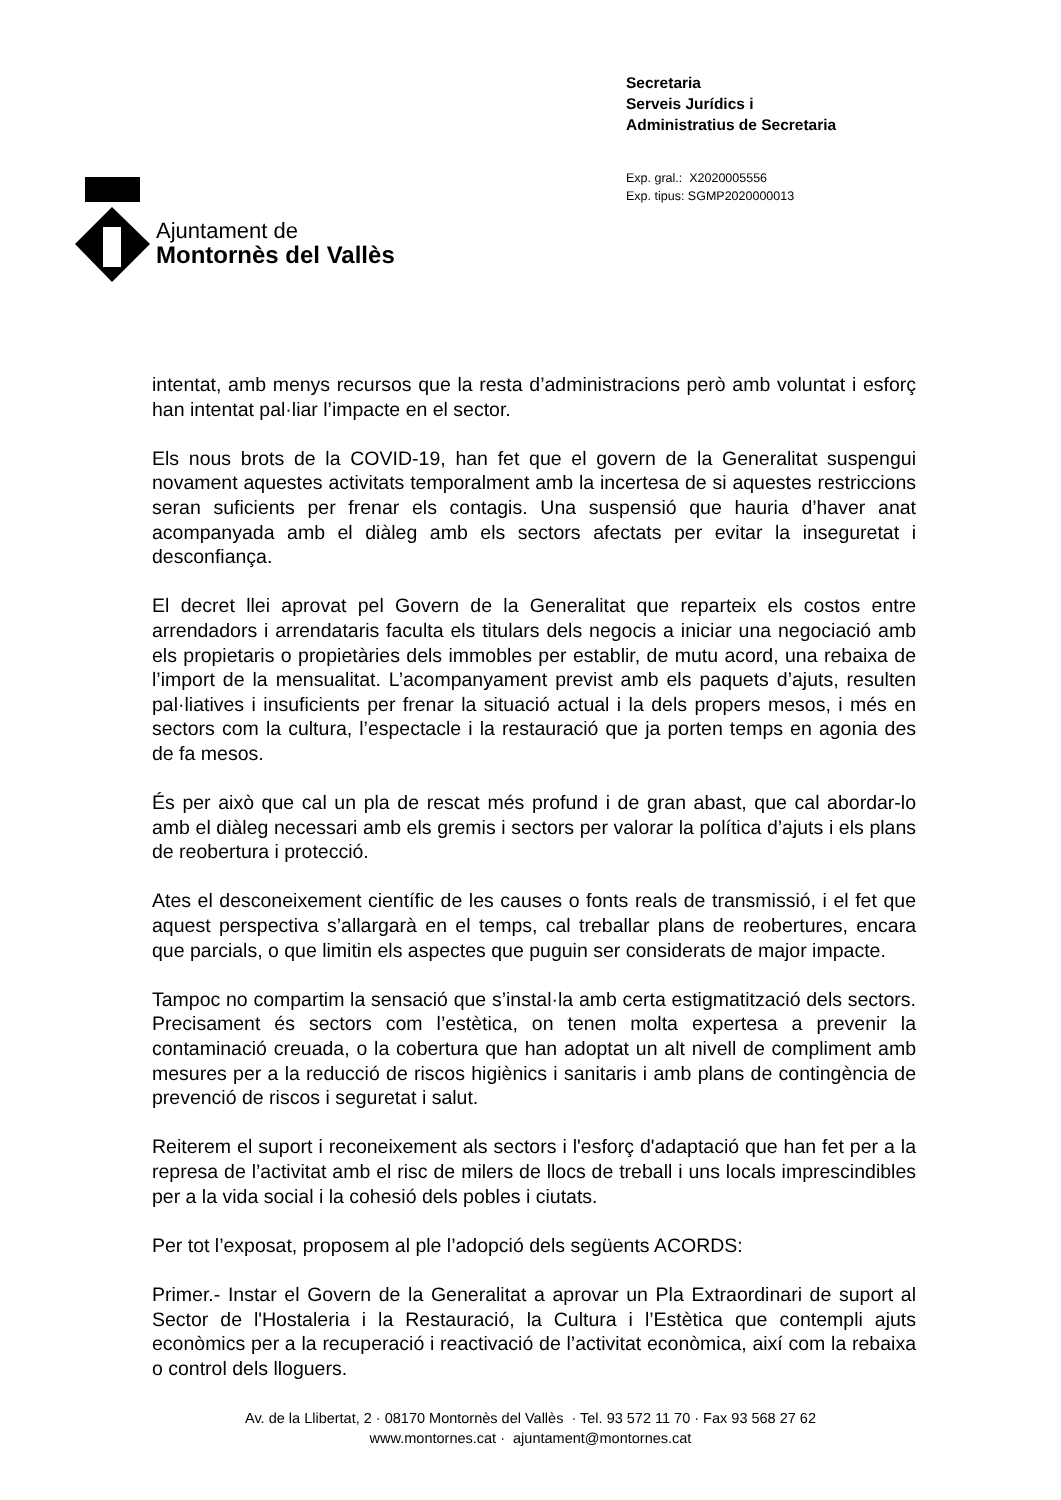Ajuntament de
Montornès del Vallès
Secretaria
Serveis Jurídics i
Administratius de Secretaria
Exp. gral.: X2020005556
Exp. tipus: SGMP2020000013
intentat, amb menys recursos que la resta d’administracions però amb voluntat i esforç han intentat pal·liar l’impacte en el sector.
Els nous brots de la COVID-19, han fet que el govern de la Generalitat suspengui novament aquestes activitats temporalment amb la incertesa de si aquestes restriccions seran suficients per frenar els contagis. Una suspensió que hauria d’haver anat acompanyada amb el diàleg amb els sectors afectats per evitar la inseguretat i desconfiança.
El decret llei aprovat pel Govern de la Generalitat que reparteix els costos entre arrendadors i arrendataris faculta els titulars dels negocis a iniciar una negociació amb els propietaris o propietàries dels immobles per establir, de mutu acord, una rebaixa de l’import de la mensualitat. L’acompanyament previst amb els paquets d’ajuts, resulten pal·liatives i insuficients per frenar la situació actual i la dels propers mesos, i més en sectors com la cultura, l’espectacle i la restauració que ja porten temps en agonia des de fa mesos.
És per això que cal un pla de rescat més profund i de gran abast, que cal abordar-lo amb el diàleg necessari amb els gremis i sectors per valorar la política d’ajuts i els plans de reobertura i protecció.
Ates el desconeixement científic de les causes o fonts reals de transmissió, i el fet que aquest perspectiva s’allargarà en el temps, cal treballar plans de reobertures, encara que parcials, o que limitin els aspectes que puguin ser considerats de major impacte.
Tampoc no compartim la sensació que s’instal·la amb certa estigmatització dels sectors. Precisament és sectors com l’estètica, on tenen molta expertesa a prevenir la contaminació creuada, o la cobertura que han adoptat un alt nivell de compliment amb mesures per a la reducció de riscos higiènics i sanitaris i amb plans de contingència de prevenció de riscos i seguretat i salut.
Reiterem el suport i reconeixement als sectors i l'esforç d'adaptació que han fet per a la represa de l’activitat amb el risc de milers de llocs de treball i uns locals imprescindibles per a la vida social i la cohesió dels pobles i ciutats.
Per tot l’exposat, proposem al ple l’adopció dels següents ACORDS:
Primer.- Instar el Govern de la Generalitat a aprovar un Pla Extraordinari de suport al Sector de l'Hostaleria i la Restauració, la Cultura i l’Estètica que contempli ajuts econòmics per a la recuperació i reactivació de l’activitat econòmica, així com la rebaixa o control dels lloguers.
Av. de la Llibertat, 2 · 08170 Montornès del Vallès · Tel. 93 572 11 70 · Fax 93 568 27 62
www.montornes.cat · ajuntament@montornes.cat